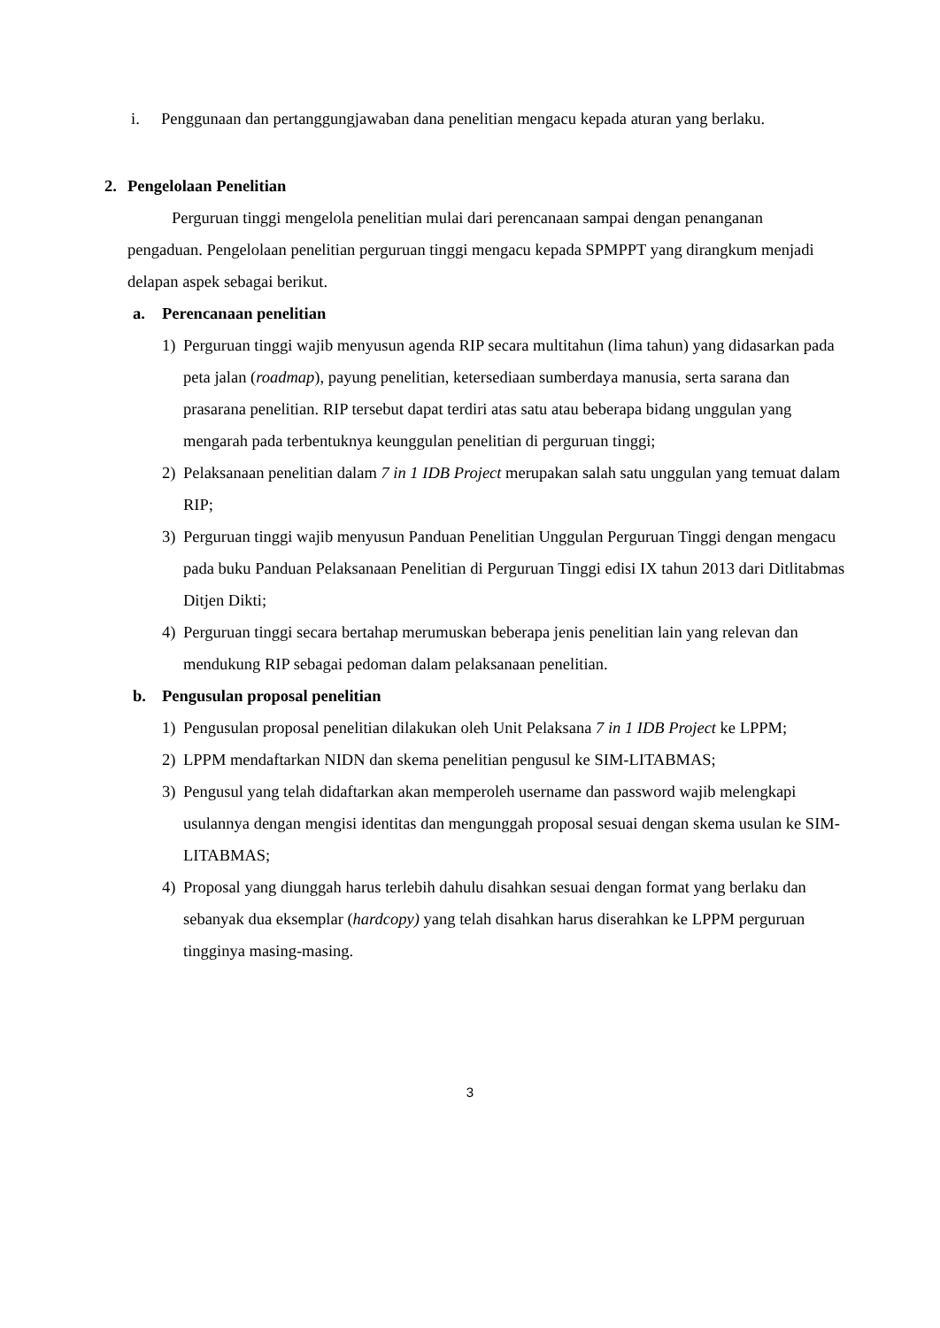i. Penggunaan dan pertanggungjawaban dana penelitian mengacu kepada aturan yang berlaku.
2. Pengelolaan Penelitian
Perguruan tinggi mengelola penelitian mulai dari perencanaan sampai dengan penanganan pengaduan. Pengelolaan penelitian perguruan tinggi mengacu kepada SPMPPT yang dirangkum menjadi delapan aspek sebagai berikut.
a. Perencanaan penelitian
1) Perguruan tinggi wajib menyusun agenda RIP secara multitahun (lima tahun) yang didasarkan pada peta jalan (roadmap), payung penelitian, ketersediaan sumberdaya manusia, serta sarana dan prasarana penelitian. RIP tersebut dapat terdiri atas satu atau beberapa bidang unggulan yang mengarah pada terbentuknya keunggulan penelitian di perguruan tinggi;
2) Pelaksanaan penelitian dalam 7 in 1 IDB Project merupakan salah satu unggulan yang temuat dalam RIP;
3) Perguruan tinggi wajib menyusun Panduan Penelitian Unggulan Perguruan Tinggi dengan mengacu pada buku Panduan Pelaksanaan Penelitian di Perguruan Tinggi edisi IX tahun 2013 dari Ditlitabmas Ditjen Dikti;
4) Perguruan tinggi secara bertahap merumuskan beberapa jenis penelitian lain yang relevan dan mendukung RIP sebagai pedoman dalam pelaksanaan penelitian.
b. Pengusulan proposal penelitian
1) Pengusulan proposal penelitian dilakukan oleh Unit Pelaksana 7 in 1 IDB Project ke LPPM;
2) LPPM mendaftarkan NIDN dan skema penelitian pengusul ke SIM-LITABMAS;
3) Pengusul yang telah didaftarkan akan memperoleh username dan password wajib melengkapi usulannya dengan mengisi identitas dan mengunggah proposal sesuai dengan skema usulan ke SIM-LITABMAS;
4) Proposal yang diunggah harus terlebih dahulu disahkan sesuai dengan format yang berlaku dan sebanyak dua eksemplar (hardcopy) yang telah disahkan harus diserahkan ke LPPM perguruan tingginya masing-masing.
3